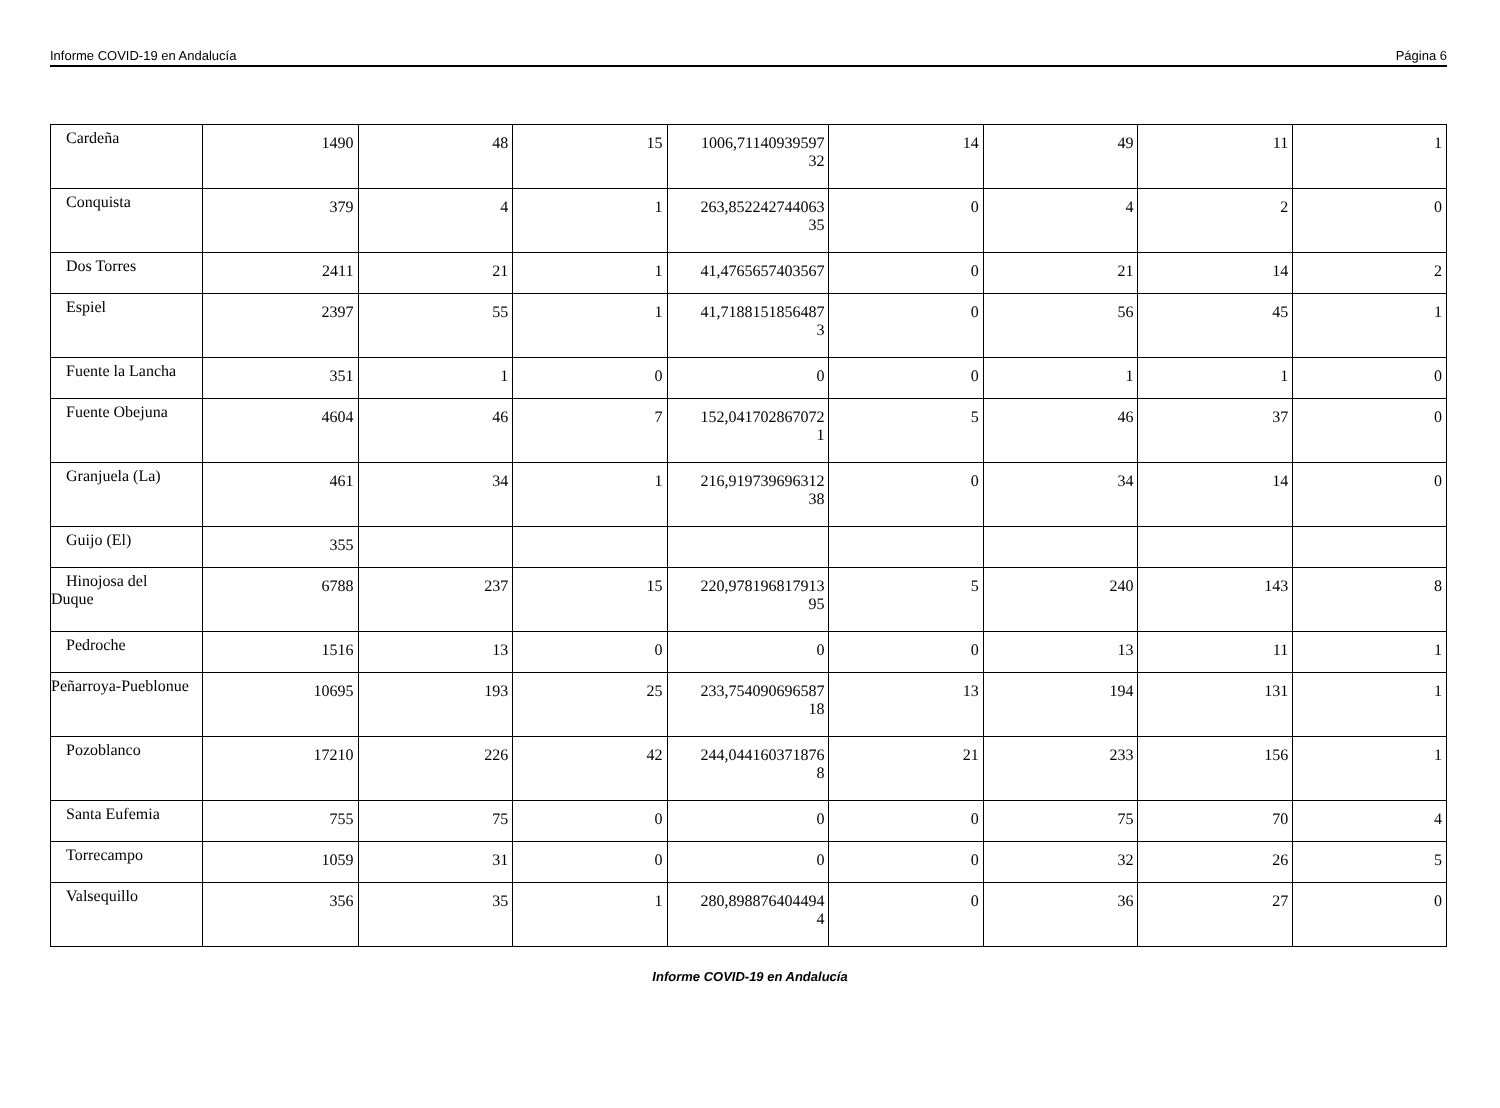Informe COVID-19 en Andalucía Página 6
| Cardeña | 1490 | 48 | 15 | 1006,71140939597 32 | 14 | 49 | 11 | 1 |
| Conquista | 379 | 4 | 1 | 263,852242744063 35 | 0 | 4 | 2 | 0 |
| Dos Torres | 2411 | 21 | 1 | 41,4765657403567 | 0 | 21 | 14 | 2 |
| Espiel | 2397 | 55 | 1 | 41,7188151856487 3 | 0 | 56 | 45 | 1 |
| Fuente la Lancha | 351 | 1 | 0 | 0 | 0 | 1 | 1 | 0 |
| Fuente Obejuna | 4604 | 46 | 7 | 152,041702867072 1 | 5 | 46 | 37 | 0 |
| Granjuela (La) | 461 | 34 | 1 | 216,919739696312 38 | 0 | 34 | 14 | 0 |
| Guijo (El) | 355 | | | | | | | |
| Hinojosa del Duque | 6788 | 237 | 15 | 220,978196817913 95 | 5 | 240 | 143 | 8 |
| Pedroche | 1516 | 13 | 0 | 0 | 0 | 13 | 11 | 1 |
| Peñarroya-Pueblonue | 10695 | 193 | 25 | 233,754090696587 18 | 13 | 194 | 131 | 1 |
| Pozoblanco | 17210 | 226 | 42 | 244,044160371876 8 | 21 | 233 | 156 | 1 |
| Santa Eufemia | 755 | 75 | 0 | 0 | 0 | 75 | 70 | 4 |
| Torrecampo | 1059 | 31 | 0 | 0 | 0 | 32 | 26 | 5 |
| Valsequillo | 356 | 35 | 1 | 280,898876404494 4 | 0 | 36 | 27 | 0 |
Informe COVID-19 en Andalucía